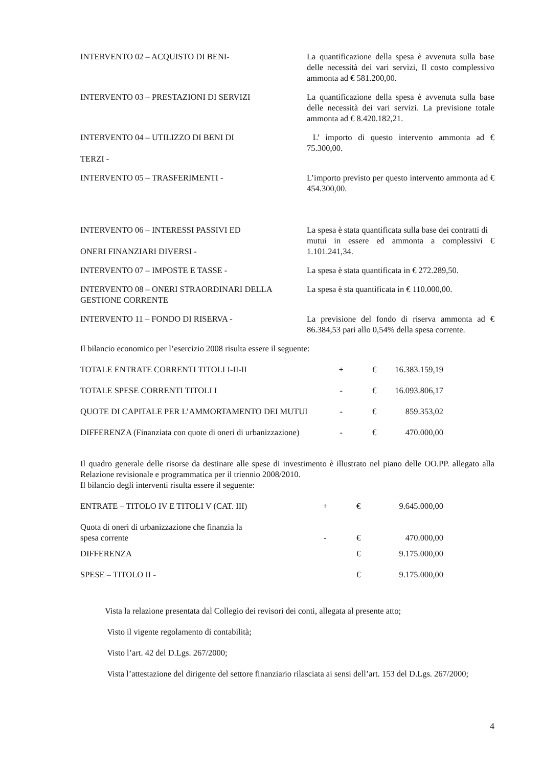INTERVENTO 02 – ACQUISTO DI BENI- La quantificazione della spesa è avvenuta sulla base delle necessità dei vari servizi, Il costo complessivo ammonta ad € 581.200,00.
INTERVENTO 03 – PRESTAZIONI DI SERVIZI La quantificazione della spesa è avvenuta sulla base delle necessità dei vari servizi. La previsione totale ammonta ad € 8.420.182,21.
INTERVENTO 04 – UTILIZZO DI BENI DI
TERZI -
L’ importo di questo intervento ammonta ad € 75.300,00.
INTERVENTO 05 – TRASFERIMENTI - L’importo previsto per questo intervento ammonta ad € 454.300,00.
INTERVENTO 06 – INTERESSI PASSIVI ED
ONERI FINANZIARI DIVERSI -
La spesa è stata quantificata sulla base dei contratti di
mutui in essere ed ammonta a complessivi € 1.101.241,34.
INTERVENTO 07 – IMPOSTE E TASSE - La spesa è stata quantificata in € 272.289,50.
INTERVENTO 08 – ONERI STRAORDINARI DELLA GESTIONE CORRENTE
La spesa è sta quantificata in € 110.000,00.
INTERVENTO 11 – FONDO DI RISERVA - La previsione del fondo di riserva ammonta ad € 86.384,53 pari allo 0,54% della spesa corrente.
Il bilancio economico per l’esercizio 2008 risulta essere il seguente:
| TOTALE ENTRATE CORRENTI TITOLI I-II-II | + | € | 16.383.159,19 |
| TOTALE SPESE CORRENTI TITOLI I | - | € | 16.093.806,17 |
| QUOTE DI CAPITALE PER L’AMMORTAMENTO DEI MUTUI | - | € | 859.353,02 |
| DIFFERENZA (Finanziata con quote di oneri di urbanizzazione) | - | € | 470.000,00 |
Il quadro generale delle risorse da destinare alle spese di investimento è illustrato nel piano delle OO.PP. allegato alla Relazione revisionale e programmatica per il triennio 2008/2010.
Il bilancio degli interventi risulta essere il seguente:
| ENTRATE – TITOLO IV E TITOLI V (CAT. III) | + | € | 9.645.000,00 |
| Quota di oneri di urbanizzazione che finanzia la spesa corrente | - | € | 470.000,00 |
| DIFFERENZA | | € | 9.175.000,00 |
| SPESE – TITOLO II - | | € | 9.175.000,00 |
Vista la relazione presentata dal Collegio dei revisori dei conti, allegata al presente atto;
Visto il vigente regolamento di contabilità;
Visto l’art. 42 del D.Lgs. 267/2000;
Vista l’attestazione del dirigente del settore finanziario rilasciata ai sensi dell’art. 153 del D.Lgs. 267/2000;
4